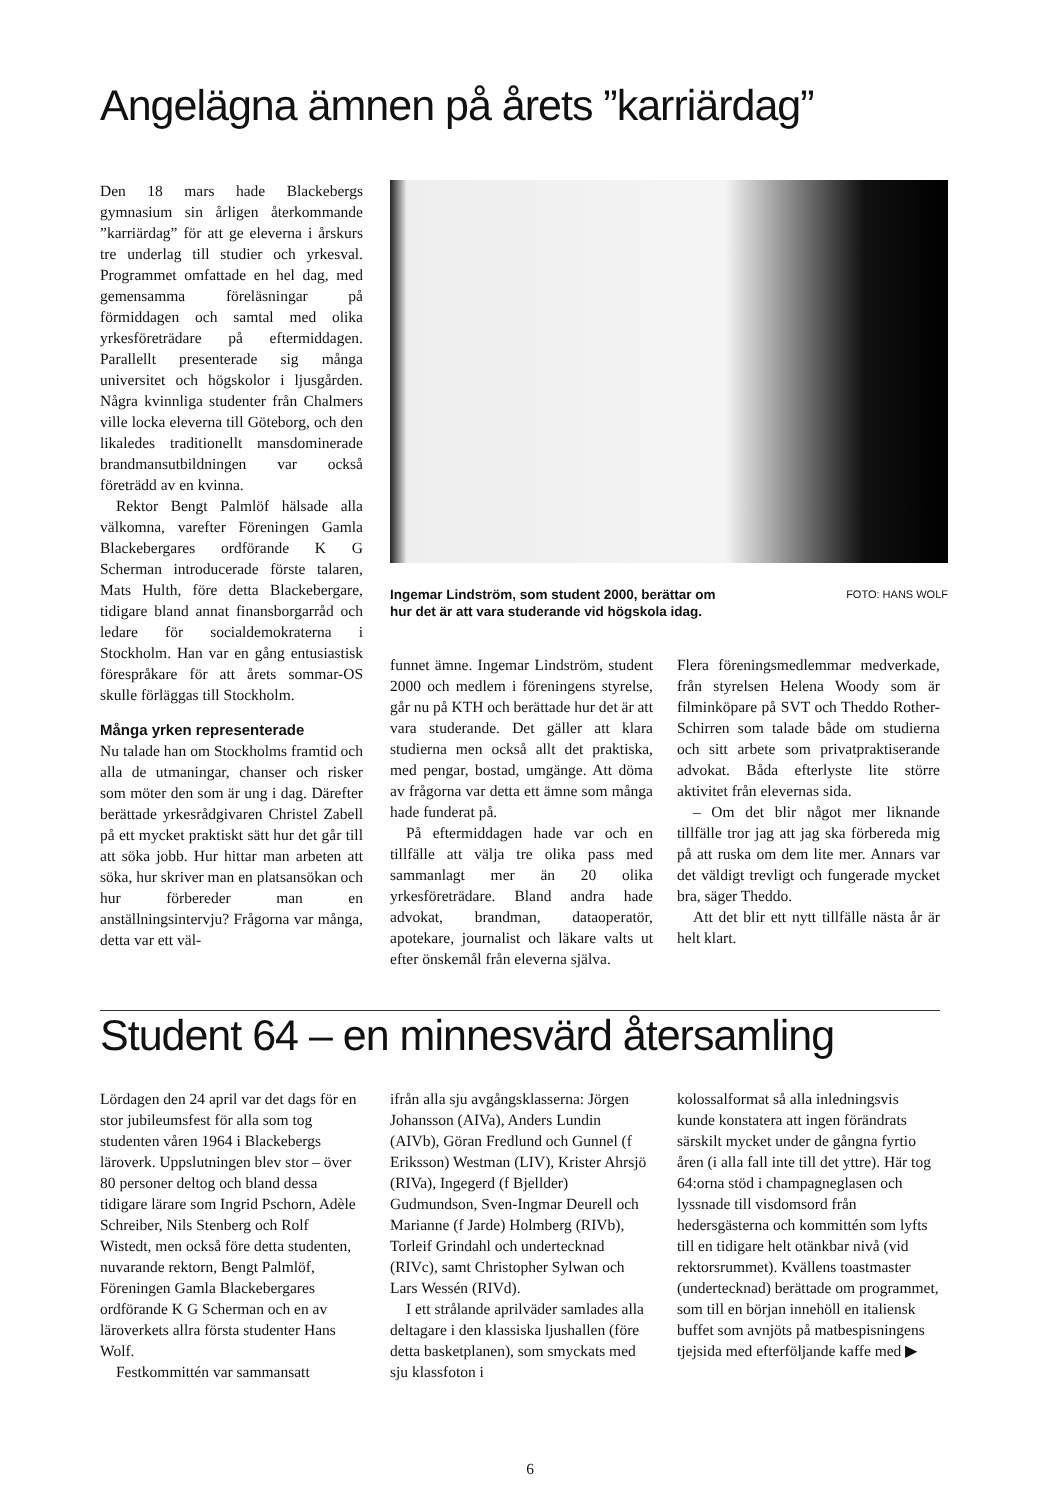Angelägna ämnen på årets ”karriärdag”
Den 18 mars hade Blackebergs gymnasium sin årligen återkommande ”karriärdag” för att ge eleverna i årskurs tre underlag till studier och yrkesval. Programmet omfattade en hel dag, med gemensamma föreläsningar på förmiddagen och samtal med olika yrkesföreträdare på eftermiddagen. Parallellt presenterade sig många universitet och högskolor i ljusgården. Några kvinnliga studenter från Chalmers ville locka eleverna till Göteborg, och den likaledes traditionellt mansdominerade brandmansutbildningen var också företrädd av en kvinna.
Rektor Bengt Palmlöf hälsade alla välkomna, varefter Föreningen Gamla Blackebergares ordförande K G Scherman introducerade förste talaren, Mats Hulth, före detta Blackebergare, tidigare bland annat finansborgarråd och ledare för socialdemokraterna i Stockholm. Han var en gång entusiastisk förespråkare för att årets sommar-OS skulle förläggas till Stockholm.
Många yrken representerade
Nu talade han om Stockholms framtid och alla de utmaningar, chanser och risker som möter den som är ung i dag. Därefter berättade yrkesrådgivaren Christel Zabell på ett mycket praktiskt sätt hur det går till att söka jobb. Hur hittar man arbeten att söka, hur skriver man en platsansökan och hur förbereder man en anställningsintervju? Frågorna var många, detta var ett väl-
Ingemar Lindström, som student 2000, berättar om
hur det är att vara studerande vid högskola idag. FOTO: HANS WOLF
funnet ämne. Ingemar Lindström, student 2000 och medlem i föreningens styrelse, går nu på KTH och berättade hur det är att vara studerande. Det gäller att klara studierna men också allt det praktiska, med pengar, bostad, umgänge. Att döma av frågorna var detta ett ämne som många hade funderat på.
På eftermiddagen hade var och en tillfälle att välja tre olika pass med sammanlagt mer än 20 olika yrkesföreträdare. Bland andra hade advokat, brandman, dataoperatör, apotekare, journalist och läkare valts ut efter önskemål från eleverna själva.
Flera föreningsmedlemmar medverkade, från styrelsen Helena Woody som är filminköpare på SVT och Theddo Rother-Schirren som talade både om studierna och sitt arbete som privatpraktiserande advokat. Båda efterlyste lite större aktivitet från elevernas sida.
– Om det blir något mer liknande tillfälle tror jag att jag ska förbereda mig på att ruska om dem lite mer. Annars var det väldigt trevligt och fungerade mycket bra, säger Theddo.
Att det blir ett nytt tillfälle nästa år är helt klart.
Student 64 – en minnesvärd återsamling
Lördagen den 24 april var det dags för en stor jubileumsfest för alla som tog studenten våren 1964 i Blackebergs läroverk. Uppslutningen blev stor – över 80 personer deltog och bland dessa tidigare lärare som Ingrid Pschorn, Adèle Schreiber, Nils Stenberg och Rolf Wistedt, men också före detta studenten, nuvarande rektorn, Bengt Palmlöf, Föreningen Gamla Blackebergares ordförande K G Scherman och en av läroverkets allra första studenter Hans Wolf.
Festkommittén var sammansatt
ifrån alla sju avgångsklasserna: Jörgen Johansson (AIVa), Anders Lundin (AIVb), Göran Fredlund och Gunnel (f Eriksson) Westman (LIV), Krister Ahrsjö (RIVa), Ingegerd (f Bjellder) Gudmundson, Sven-Ingmar Deurell och Marianne (f Jarde) Holmberg (RIVb), Torleif Grindahl och undertecknad (RIVc), samt Christopher Sylwan och Lars Wessén (RIVd).
I ett strålande aprilväder samlades alla deltagare i den klassiska ljushallen (före detta basketplanen), som smyckats med sju klassfoton i
kolossalformat så alla inledningsvis kunde konstatera att ingen förändrats särskilt mycket under de gångna fyrtio åren (i alla fall inte till det yttre). Här tog 64:orna stöd i champagneglasen och lyssnade till visdomsord från hedersgästerna och kommittén som lyfts till en tidigare helt otänkbar nivå (vid rektorsrummet). Kvällens toastmaster (undertecknad) berättade om programmet, som till en början innehöll en italiensk buffet som avnjöts på matbespisningens tjejsida med efterföljande kaffe med ▶
6